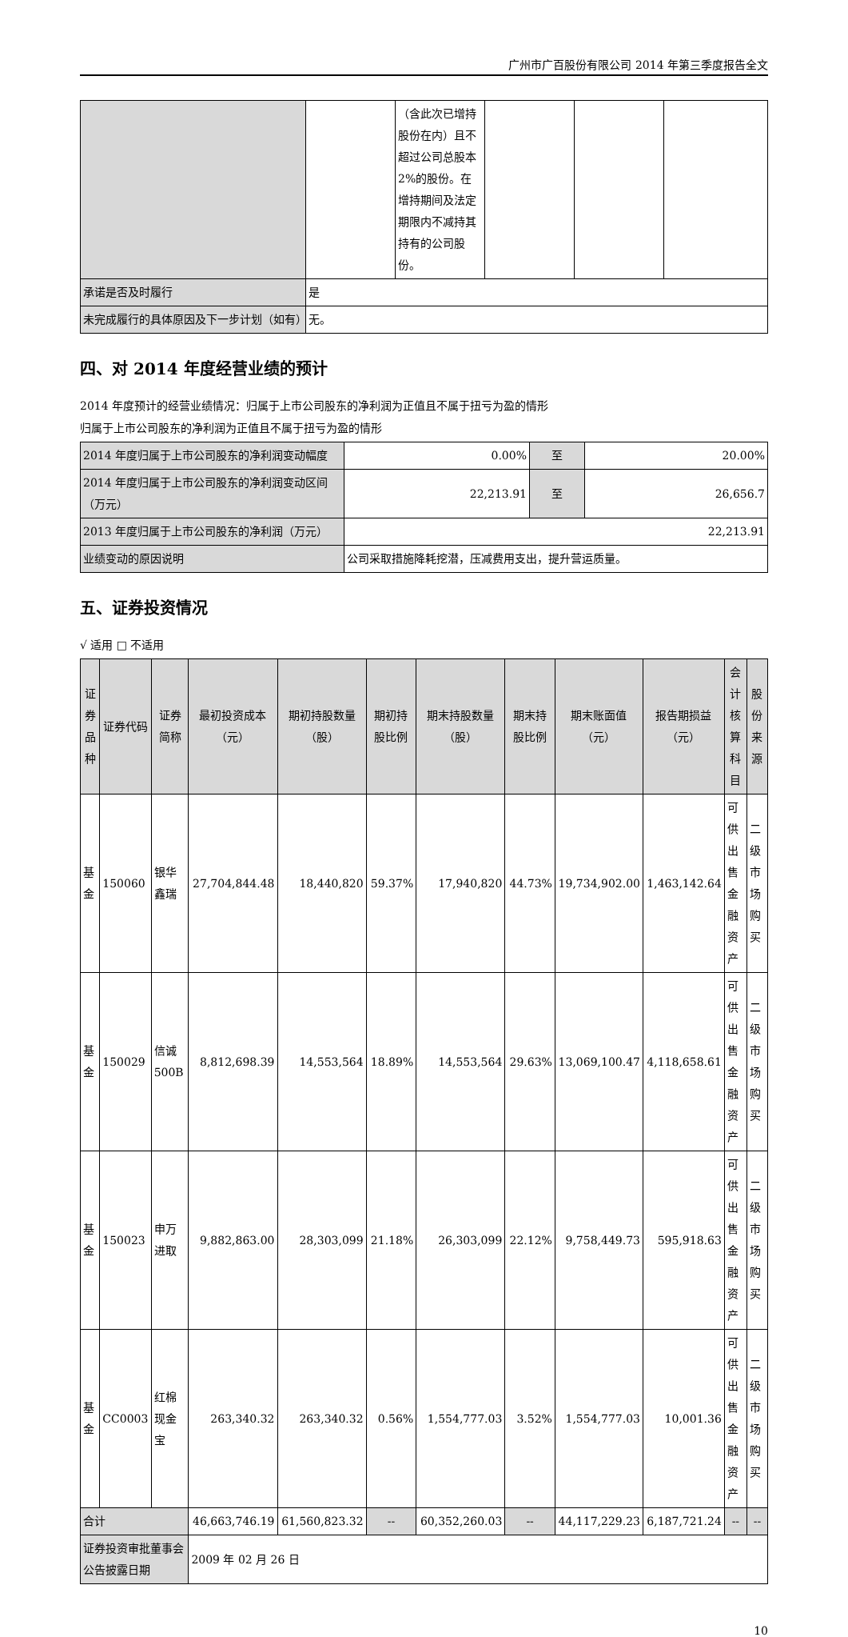广州市广百股份有限公司 2014 年第三季度报告全文
| | | （含此次已增持股份在内）且不超过公司总股本 2%的股份。在增持期间及法定期限内不减持其持有的公司股份。 | | | |
| 承诺是否及时履行 | 是 | | | | |
| 未完成履行的具体原因及下一步计划（如有） | 无。 | | | | |
四、对 2014 年度经营业绩的预计
2014 年度预计的经营业绩情况：归属于上市公司股东的净利润为正值且不属于扭亏为盈的情形
归属于上市公司股东的净利润为正值且不属于扭亏为盈的情形
| 2014 年度归属于上市公司股东的净利润变动幅度 | 0.00% | 至 | 20.00% |
| 2014 年度归属于上市公司股东的净利润变动区间（万元） | 22,213.91 | 至 | 26,656.7 |
| 2013 年度归属于上市公司股东的净利润（万元） | 22,213.91 | | |
| 业绩变动的原因说明 | 公司采取措施降耗挖潜，压减费用支出，提升营运质量。 | | |
五、证券投资情况
√ 适用 □ 不适用
| 证券品种 | 证券代码 | 证券简称 | 最初投资成本（元） | 期初持股数量（股） | 期初持股比例 | 期末持股数量（股） | 期末持股比例 | 期末账面值（元） | 报告期损益（元） | 会计核算科目 | 股份来源 |
| --- | --- | --- | --- | --- | --- | --- | --- | --- | --- | --- | --- |
| 基金 | 150060 | 银华鑫瑞 | 27,704,844.48 | 18,440,820 | 59.37% | 17,940,820 | 44.73% | 19,734,902.00 | 1,463,142.64 | 可供出售金融资产 | 二级市场购买 |
| 基金 | 150029 | 信诚 500B | 8,812,698.39 | 14,553,564 | 18.89% | 14,553,564 | 29.63% | 13,069,100.47 | 4,118,658.61 | 可供出售金融资产 | 二级市场购买 |
| 基金 | 150023 | 申万进取 | 9,882,863.00 | 28,303,099 | 21.18% | 26,303,099 | 22.12% | 9,758,449.73 | 595,918.63 | 可供出售金融资产 | 二级市场购买 |
| 基金 | CC0003 | 红棉现金宝 | 263,340.32 | 263,340.32 | 0.56% | 1,554,777.03 | 3.52% | 1,554,777.03 | 10,001.36 | 可供出售金融资产 | 二级市场购买 |
| 合计 | | | 46,663,746.19 | 61,560,823.32 | -- | 60,352,260.03 | -- | 44,117,229.23 | 6,187,721.24 | -- | -- |
| 证券投资审批董事会公告披露日期 | | | 2009 年 02 月 26 日 | | | | | | | | |
10